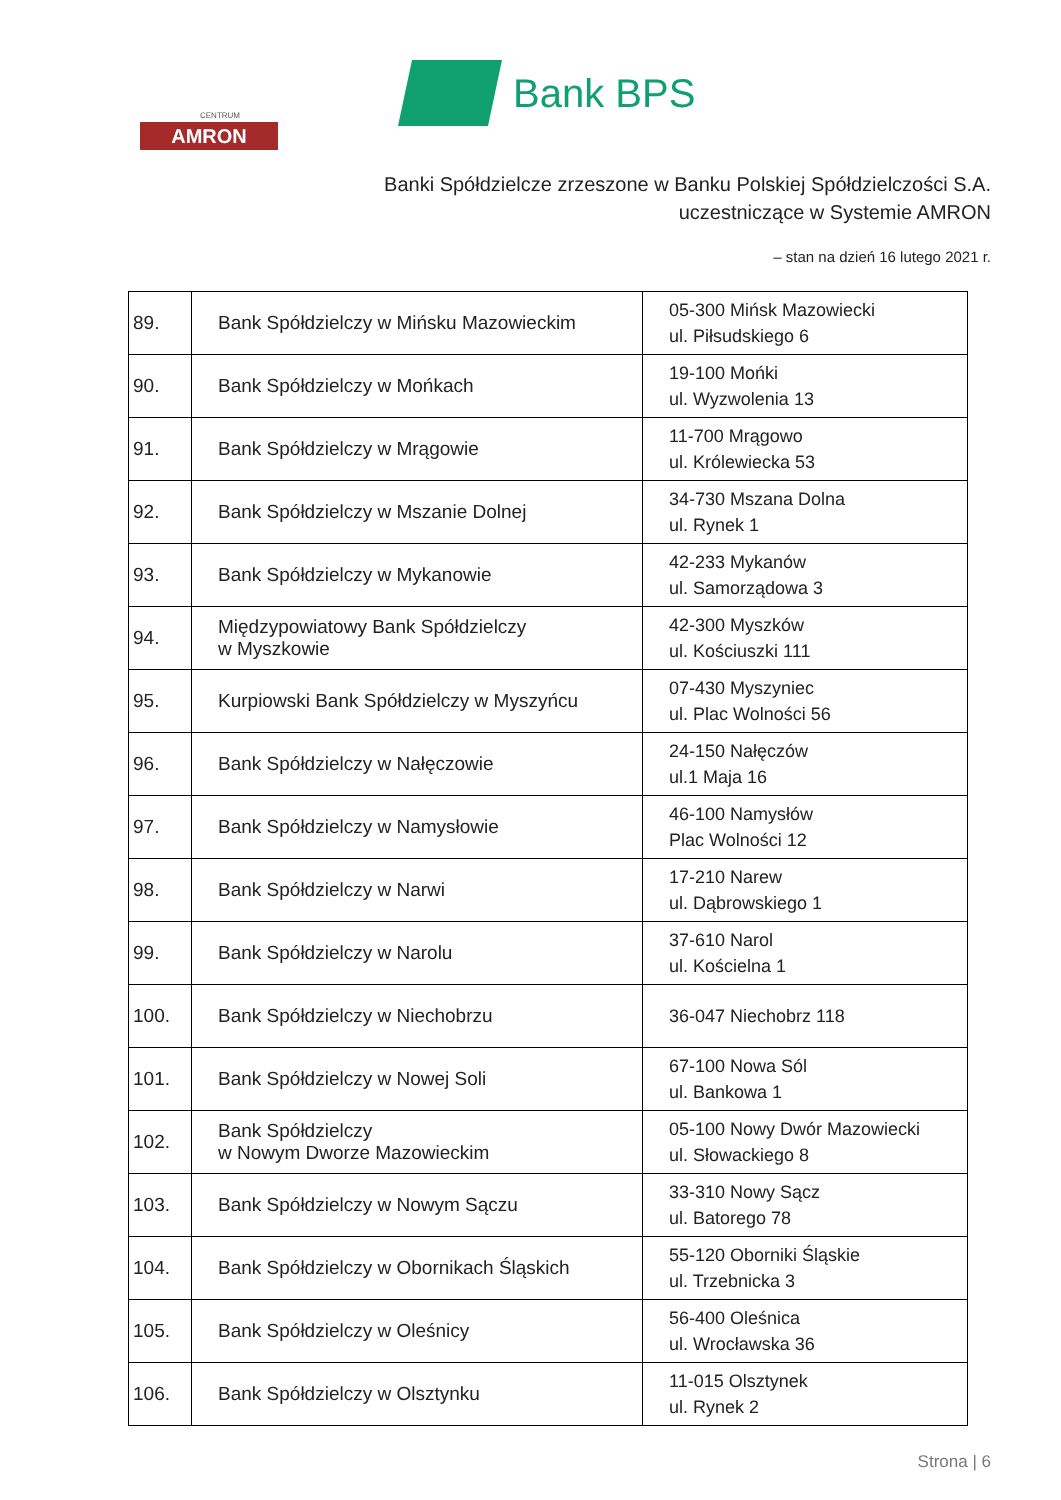CENTRUM
AMRON
Bank BPS
Banki Spółdzielcze zrzeszone w Banku Polskiej Spółdzielczości S.A.
uczestniczące w Systemie AMRON
– stan na dzień 16 lutego 2021 r.
| 89. | Bank Spółdzielczy w Mińsku Mazowieckim | 05-300 Mińsk Mazowiecki ul. Piłsudskiego 6 |
| 90. | Bank Spółdzielczy w Mońkach | 19-100 Mońki ul. Wyzwolenia 13 |
| 91. | Bank Spółdzielczy w Mrągowie | 11-700 Mrągowo ul. Królewiecka 53 |
| 92. | Bank Spółdzielczy w Mszanie Dolnej | 34-730 Mszana Dolna ul. Rynek 1 |
| 93. | Bank Spółdzielczy w Mykanowie | 42-233 Mykanów ul. Samorządowa 3 |
| 94. | Międzypowiatowy Bank Spółdzielczy w Myszkowie | 42-300 Myszków ul. Kościuszki 111 |
| 95. | Kurpiowski Bank Spółdzielczy w Myszyńcu | 07-430 Myszyniec ul. Plac Wolności 56 |
| 96. | Bank Spółdzielczy w Nałęczowie | 24-150 Nałęczów ul.1 Maja 16 |
| 97. | Bank Spółdzielczy w Namysłowie | 46-100 Namysłów Plac Wolności 12 |
| 98. | Bank Spółdzielczy w Narwi | 17-210 Narew ul. Dąbrowskiego 1 |
| 99. | Bank Spółdzielczy w Narolu | 37-610 Narol ul. Kościelna 1 |
| 100. | Bank Spółdzielczy w Niechobrzu | 36-047 Niechobrz 118 |
| 101. | Bank Spółdzielczy w Nowej Soli | 67-100 Nowa Sól ul. Bankowa 1 |
| 102. | Bank Spółdzielczy w Nowym Dworze Mazowieckim | 05-100 Nowy Dwór Mazowiecki ul. Słowackiego 8 |
| 103. | Bank Spółdzielczy w Nowym Sączu | 33-310 Nowy Sącz ul. Batorego 78 |
| 104. | Bank Spółdzielczy w Obornikach Śląskich | 55-120 Oborniki Śląskie ul. Trzebnicka 3 |
| 105. | Bank Spółdzielczy w Oleśnicy | 56-400 Oleśnica ul. Wrocławska 36 |
| 106. | Bank Spółdzielczy w Olsztynku | 11-015 Olsztynek ul. Rynek 2 |
Strona | 6